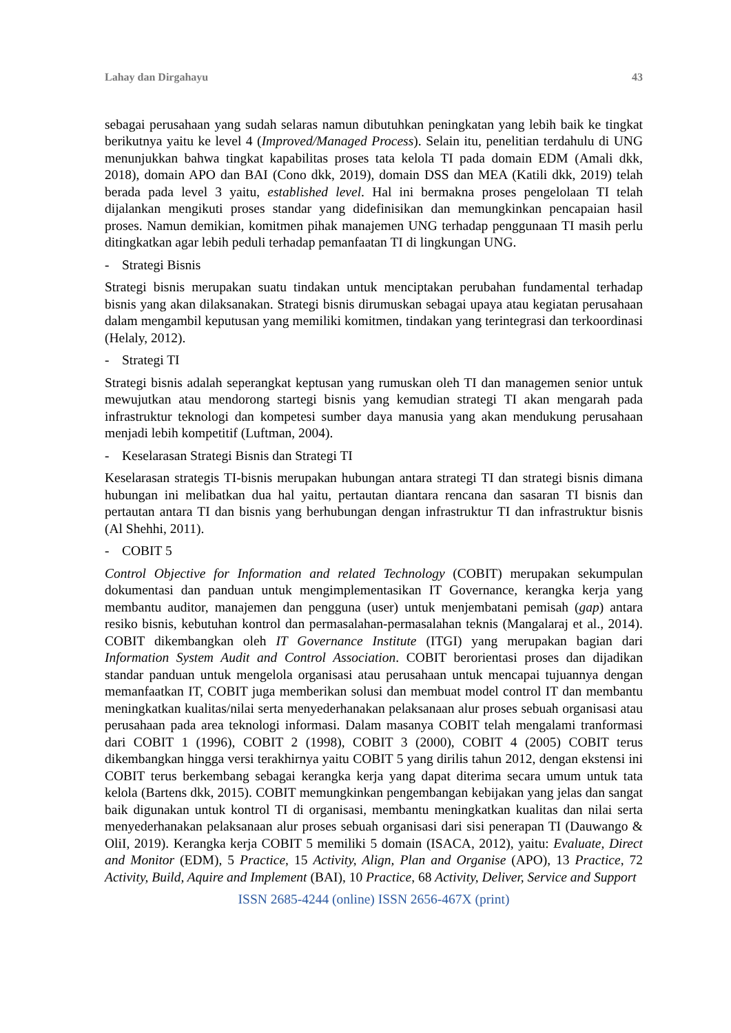Lahay dan Dirgahayu 43
sebagai perusahaan yang sudah selaras namun dibutuhkan peningkatan yang lebih baik ke tingkat berikutnya yaitu ke level 4 (Improved/Managed Process). Selain itu, penelitian terdahulu di UNG menunjukkan bahwa tingkat kapabilitas proses tata kelola TI pada domain EDM (Amali dkk, 2018), domain APO dan BAI (Cono dkk, 2019), domain DSS dan MEA (Katili dkk, 2019) telah berada pada level 3 yaitu, established level. Hal ini bermakna proses pengelolaan TI telah dijalankan mengikuti proses standar yang didefinisikan dan memungkinkan pencapaian hasil proses. Namun demikian, komitmen pihak manajemen UNG terhadap penggunaan TI masih perlu ditingkatkan agar lebih peduli terhadap pemanfaatan TI di lingkungan UNG.
- Strategi Bisnis
Strategi bisnis merupakan suatu tindakan untuk menciptakan perubahan fundamental terhadap bisnis yang akan dilaksanakan. Strategi bisnis dirumuskan sebagai upaya atau kegiatan perusahaan dalam mengambil keputusan yang memiliki komitmen, tindakan yang terintegrasi dan terkoordinasi (Helaly, 2012).
- Strategi TI
Strategi bisnis adalah seperangkat keptusan yang rumuskan oleh TI dan managemen senior untuk mewujutkan atau mendorong startegi bisnis yang kemudian strategi TI akan mengarah pada infrastruktur teknologi dan kompetesi sumber daya manusia yang akan mendukung perusahaan menjadi lebih kompetitif (Luftman, 2004).
- Keselarasan Strategi Bisnis dan Strategi TI
Keselarasan strategis TI-bisnis merupakan hubungan antara strategi TI dan strategi bisnis dimana hubungan ini melibatkan dua hal yaitu, pertautan diantara rencana dan sasaran TI bisnis dan pertautan antara TI dan bisnis yang berhubungan dengan infrastruktur TI dan infrastruktur bisnis (Al Shehhi, 2011).
- COBIT 5
Control Objective for Information and related Technology (COBIT) merupakan sekumpulan dokumentasi dan panduan untuk mengimplementasikan IT Governance, kerangka kerja yang membantu auditor, manajemen dan pengguna (user) untuk menjembatani pemisah (gap) antara resiko bisnis, kebutuhan kontrol dan permasalahan-permasalahan teknis (Mangalaraj et al., 2014). COBIT dikembangkan oleh IT Governance Institute (ITGI) yang merupakan bagian dari Information System Audit and Control Association. COBIT berorientasi proses dan dijadikan standar panduan untuk mengelola organisasi atau perusahaan untuk mencapai tujuannya dengan memanfaatkan IT, COBIT juga memberikan solusi dan membuat model control IT dan membantu meningkatkan kualitas/nilai serta menyederhanakan pelaksanaan alur proses sebuah organisasi atau perusahaan pada area teknologi informasi. Dalam masanya COBIT telah mengalami tranformasi dari COBIT 1 (1996), COBIT 2 (1998), COBIT 3 (2000), COBIT 4 (2005) COBIT terus dikembangkan hingga versi terakhirnya yaitu COBIT 5 yang dirilis tahun 2012, dengan ekstensi ini COBIT terus berkembang sebagai kerangka kerja yang dapat diterima secara umum untuk tata kelola (Bartens dkk, 2015). COBIT memungkinkan pengembangan kebijakan yang jelas dan sangat baik digunakan untuk kontrol TI di organisasi, membantu meningkatkan kualitas dan nilai serta menyederhanakan pelaksanaan alur proses sebuah organisasi dari sisi penerapan TI (Dauwango & OliI, 2019). Kerangka kerja COBIT 5 memiliki 5 domain (ISACA, 2012), yaitu: Evaluate, Direct and Monitor (EDM), 5 Practice, 15 Activity, Align, Plan and Organise (APO), 13 Practice, 72 Activity, Build, Aquire and Implement (BAI), 10 Practice, 68 Activity, Deliver, Service and Support
ISSN 2685-4244 (online) ISSN 2656-467X (print)